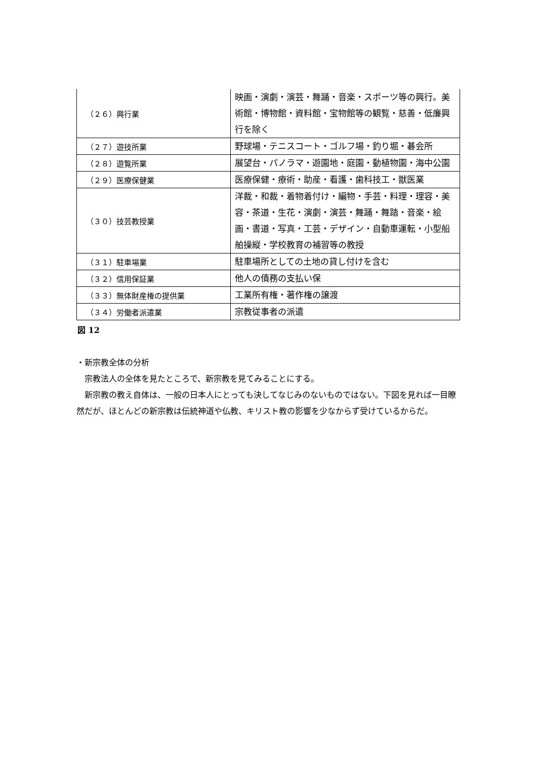| （２６）興行業 | 映画・演劇・演芸・舞踊・音楽・スポーツ等の興行。美術館・博物館・資料館・宝物館等の観覧・慈善・低廉興行を除く |
| （２７）遊技所業 | 野球場・テニスコート・ゴルフ場・釣り堀・碁会所 |
| （２８）遊覧所業 | 展望台・パノラマ・遊園地・庭園・動植物園・海中公園 |
| （２９）医療保健業 | 医療保健・療術・助産・看護・歯科技工・獣医業 |
| （３０）技芸教授業 | 洋裁・和裁・着物着付け・編物・手芸・料理・理容・美容・茶道・生花・演劇・演芸・舞踊・舞踏・音楽・絵画・書道・写真・工芸・デザイン・自動車運転・小型船舶操縦・学校教育の補習等の教授 |
| （３１）駐車場業 | 駐車場所としての土地の貸し付けを含む |
| （３２）信用保証業 | 他人の債務の支払い保 |
| （３３）無体財産権の提供業 | 工業所有権・著作権の譲渡 |
| （３４）労働者派遣業 | 宗教従事者の派遣 |
図 12
・新宗教全体の分析
宗教法人の全体を見たところで、新宗教を見てみることにする。
新宗教の教え自体は、一般の日本人にとっても決してなじみのないものではない。下図を見れば一目瞭然だが、ほとんどの新宗教は伝統神道や仏教、キリスト教の影響を少なからず受けているからだ。